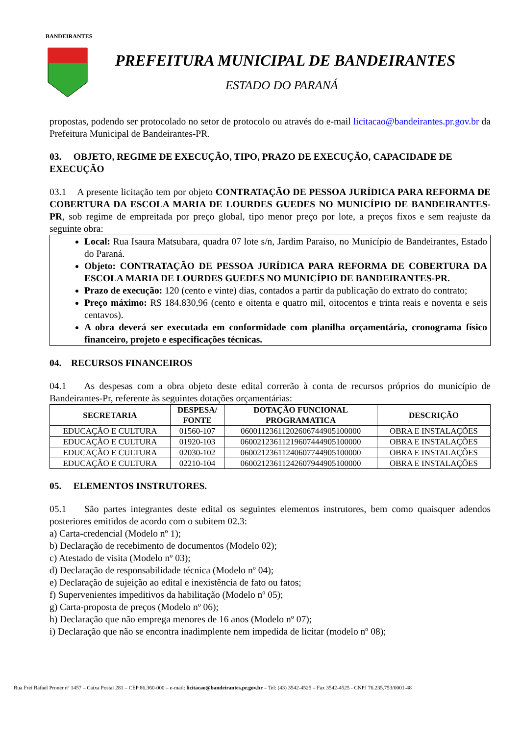BANDEIRANTES
PREFEITURA MUNICIPAL DE BANDEIRANTES
ESTADO DO PARANÁ
propostas, podendo ser protocolado no setor de protocolo ou através do e-mail licitacao@bandeirantes.pr.gov.br da Prefeitura Municipal de Bandeirantes-PR.
03. OBJETO, REGIME DE EXECUÇÃO, TIPO, PRAZO DE EXECUÇÃO, CAPACIDADE DE EXECUÇÃO
03.1 A presente licitação tem por objeto CONTRATAÇÃO DE PESSOA JURÍDICA PARA REFORMA DE COBERTURA DA ESCOLA MARIA DE LOURDES GUEDES NO MUNICÍPIO DE BANDEIRANTES-PR, sob regime de empreitada por preço global, tipo menor preço por lote, a preços fixos e sem reajuste da seguinte obra:
Local: Rua Isaura Matsubara, quadra 07 lote s/n, Jardim Paraiso, no Município de Bandeirantes, Estado do Paraná.
Objeto: CONTRATAÇÃO DE PESSOA JURÍDICA PARA REFORMA DE COBERTURA DA ESCOLA MARIA DE LOURDES GUEDES NO MUNICÍPIO DE BANDEIRANTES-PR.
Prazo de execução: 120 (cento e vinte) dias, contados a partir da publicação do extrato do contrato;
Preço máximo: R$ 184.830,96 (cento e oitenta e quatro mil, oitocentos e trinta reais e noventa e seis centavos).
A obra deverá ser executada em conformidade com planilha orçamentária, cronograma físico financeiro, projeto e especificações técnicas.
04. RECURSOS FINANCEIROS
04.1 As despesas com a obra objeto deste edital correrão à conta de recursos próprios do município de Bandeirantes-Pr, referente às seguintes dotações orçamentárias:
| SECRETARIA | DESPESA/ FONTE | DOTAÇÃO FUNCIONAL PROGRAMATICA | DESCRIÇÃO |
| --- | --- | --- | --- |
| EDUCAÇÃO E CULTURA | 01560-107 | 06001123611202606744905100000 | OBRA E INSTALAÇÕES |
| EDUCAÇÃO E CULTURA | 01920-103 | 06002123611219607444905100000 | OBRA E INSTALAÇÕES |
| EDUCAÇÃO E CULTURA | 02030-102 | 06002123611240607744905100000 | OBRA E INSTALAÇÕES |
| EDUCAÇÃO E CULTURA | 02210-104 | 06002123611242607944905100000 | OBRA E INSTALAÇÕES |
05. ELEMENTOS INSTRUTORES.
05.1 São partes integrantes deste edital os seguintes elementos instrutores, bem como quaisquer adendos posteriores emitidos de acordo com o subitem 02.3:
a) Carta-credencial (Modelo nº 1);
b) Declaração de recebimento de documentos (Modelo 02);
c) Atestado de visita (Modelo nº 03);
d) Declaração de responsabilidade técnica (Modelo nº 04);
e) Declaração de sujeição ao edital e inexistência de fato ou fatos;
f) Supervenientes impeditivos da habilitação (Modelo nº 05);
g) Carta-proposta de preços (Modelo nº 06);
h) Declaração que não emprega menores de 16 anos (Modelo nº 07);
i) Declaração que não se encontra inadimplente nem impedida de licitar (modelo nº 08);
Rua Frei Rafael Proner nº 1457 – Caixa Postal 281 – CEP 86.360-000 – e-mail: licitacao@bandeirantes.pr.gov.br – Tel: (43) 3542-4525 – Fax 3542-4525 - CNPJ 76.235.753/0001-48